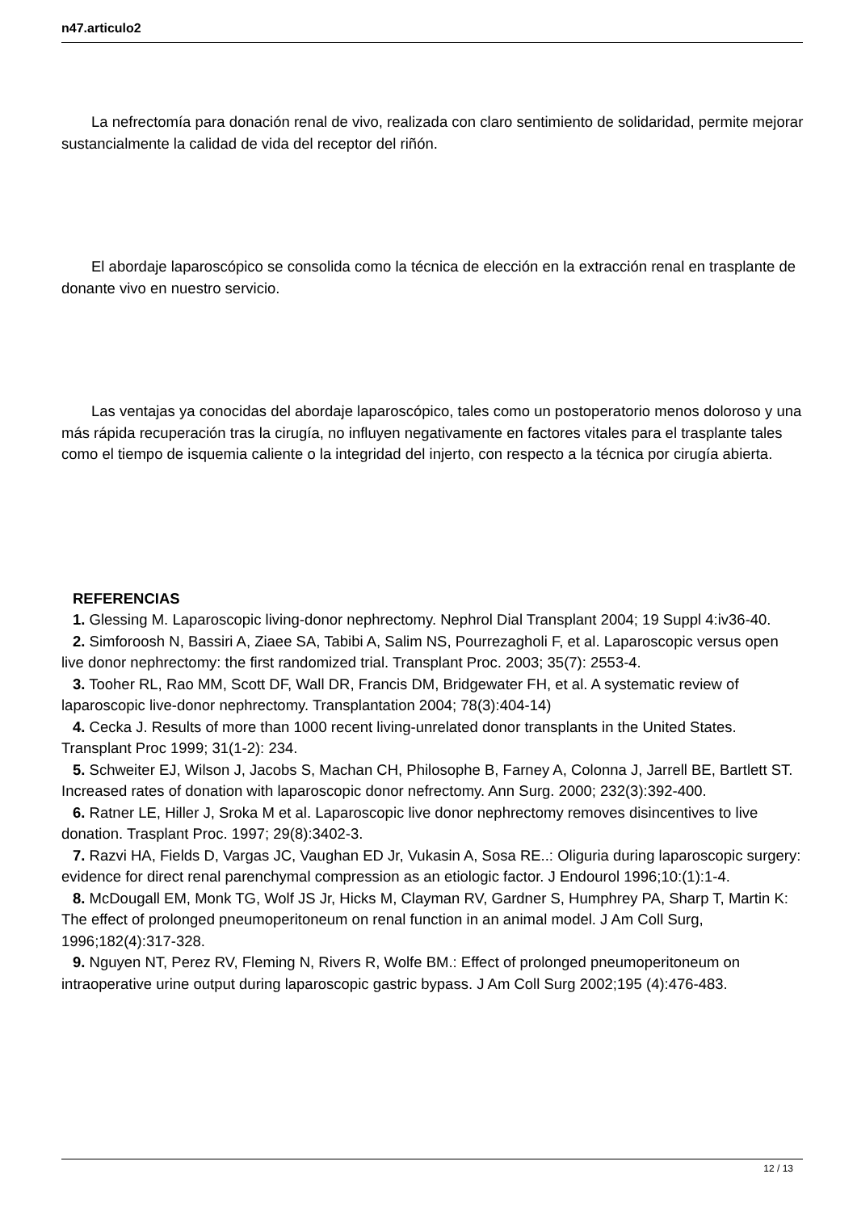n47.articulo2
La nefrectomía para donación renal de vivo, realizada con claro sentimiento de solidaridad, permite mejorar sustancialmente la calidad de vida del receptor del riñón.
El abordaje laparoscópico se consolida como la técnica de elección en la extracción renal en trasplante de donante vivo en nuestro servicio.
Las ventajas ya conocidas del abordaje laparoscópico, tales como un postoperatorio menos doloroso y una más rápida recuperación tras la cirugía, no influyen negativamente en factores vitales para el trasplante tales como el tiempo de isquemia caliente o la integridad del injerto, con respecto a la técnica por cirugía abierta.
REFERENCIAS
1. Glessing M. Laparoscopic living-donor nephrectomy. Nephrol Dial Transplant 2004; 19 Suppl 4:iv36-40.
2. Simforoosh N, Bassiri A, Ziaee SA, Tabibi A, Salim NS, Pourrezagholi F, et al. Laparoscopic versus open live donor nephrectomy: the first randomized trial. Transplant Proc. 2003; 35(7): 2553-4.
3. Tooher RL, Rao MM, Scott DF, Wall DR, Francis DM, Bridgewater FH, et al. A systematic review of laparoscopic live-donor nephrectomy. Transplantation 2004; 78(3):404-14)
4. Cecka J. Results of more than 1000 recent living-unrelated donor transplants in the United States. Transplant Proc 1999; 31(1-2): 234.
5. Schweiter EJ, Wilson J, Jacobs S, Machan CH, Philosophe B, Farney A, Colonna J, Jarrell BE, Bartlett ST. Increased rates of donation with laparoscopic donor nefrectomy. Ann Surg. 2000; 232(3):392-400.
6. Ratner LE, Hiller J, Sroka M et al. Laparoscopic live donor nephrectomy removes disincentives to live donation. Trasplant Proc. 1997; 29(8):3402-3.
7. Razvi HA, Fields D, Vargas JC, Vaughan ED Jr, Vukasin A, Sosa RE..: Oliguria during laparoscopic surgery: evidence for direct renal parenchymal compression as an etiologic factor. J Endourol 1996;10:(1):1-4.
8. McDougall EM, Monk TG, Wolf JS Jr, Hicks M, Clayman RV, Gardner S, Humphrey PA, Sharp T, Martin K: The effect of prolonged pneumoperitoneum on renal function in an animal model. J Am Coll Surg, 1996;182(4):317-328.
9. Nguyen NT, Perez RV, Fleming N, Rivers R, Wolfe BM.: Effect of prolonged pneumoperitoneum on intraoperative urine output during laparoscopic gastric bypass. J Am Coll Surg 2002;195 (4):476-483.
12 / 13